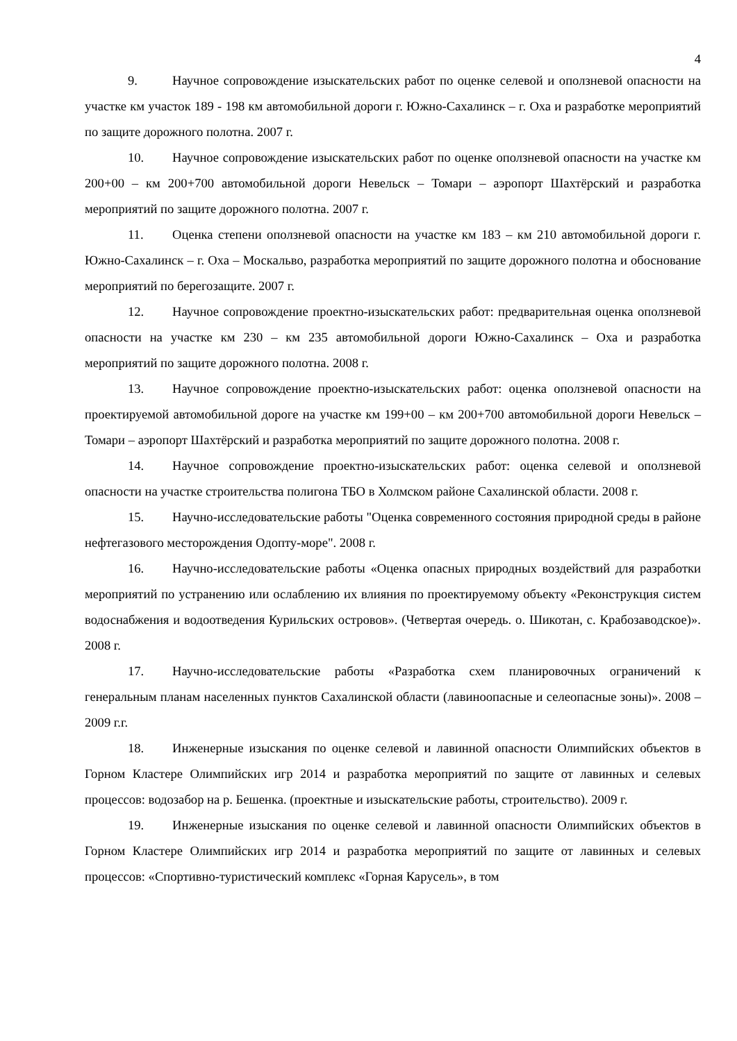4
9. Научное сопровождение изыскательских работ по оценке селевой и оползневой опасности на участке км участок 189 - 198 км автомобильной дороги г. Южно-Сахалинск – г. Оха и разработке мероприятий по защите дорожного полотна. 2007 г.
10. Научное сопровождение изыскательских работ по оценке оползневой опасности на участке км 200+00 – км 200+700 автомобильной дороги Невельск – Томари – аэропорт Шахтёрский и разработка мероприятий по защите дорожного полотна. 2007 г.
11. Оценка степени оползневой опасности на участке км 183 – км 210 автомобильной дороги г. Южно-Сахалинск – г. Оха – Москальво, разработка мероприятий по защите дорожного полотна и обоснование мероприятий по берегозащите. 2007 г.
12. Научное сопровождение проектно-изыскательских работ: предварительная оценка оползневой опасности на участке км 230 – км 235 автомобильной дороги Южно-Сахалинск – Оха и разработка мероприятий по защите дорожного полотна. 2008 г.
13. Научное сопровождение проектно-изыскательских работ: оценка оползневой опасности на проектируемой автомобильной дороге на участке км 199+00 – км 200+700 автомобильной дороги Невельск – Томари – аэропорт Шахтёрский и разработка мероприятий по защите дорожного полотна. 2008 г.
14. Научное сопровождение проектно-изыскательских работ: оценка селевой и оползневой опасности на участке строительства полигона ТБО в Холмском районе Сахалинской области. 2008 г.
15. Научно-исследовательские работы "Оценка современного состояния природной среды в районе нефтегазового месторождения Одопту-море". 2008 г.
16. Научно-исследовательские работы «Оценка опасных природных воздействий для разработки мероприятий по устранению или ослаблению их влияния по проектируемому объекту «Реконструкция систем водоснабжения и водоотведения Курильских островов». (Четвертая очередь. о. Шикотан, с. Крабозаводское)». 2008 г.
17. Научно-исследовательские работы «Разработка схем планировочных ограничений к генеральным планам населенных пунктов Сахалинской области (лавиноопасные и селеопасные зоны)». 2008 – 2009 г.г.
18. Инженерные изыскания по оценке селевой и лавинной опасности Олимпийских объектов в Горном Кластере Олимпийских игр 2014 и разработка мероприятий по защите от лавинных и селевых процессов: водозабор на р. Бешенка. (проектные и изыскательские работы, строительство). 2009 г.
19. Инженерные изыскания по оценке селевой и лавинной опасности Олимпийских объектов в Горном Кластере Олимпийских игр 2014 и разработка мероприятий по защите от лавинных и селевых процессов: «Спортивно-туристический комплекс «Горная Карусель», в том